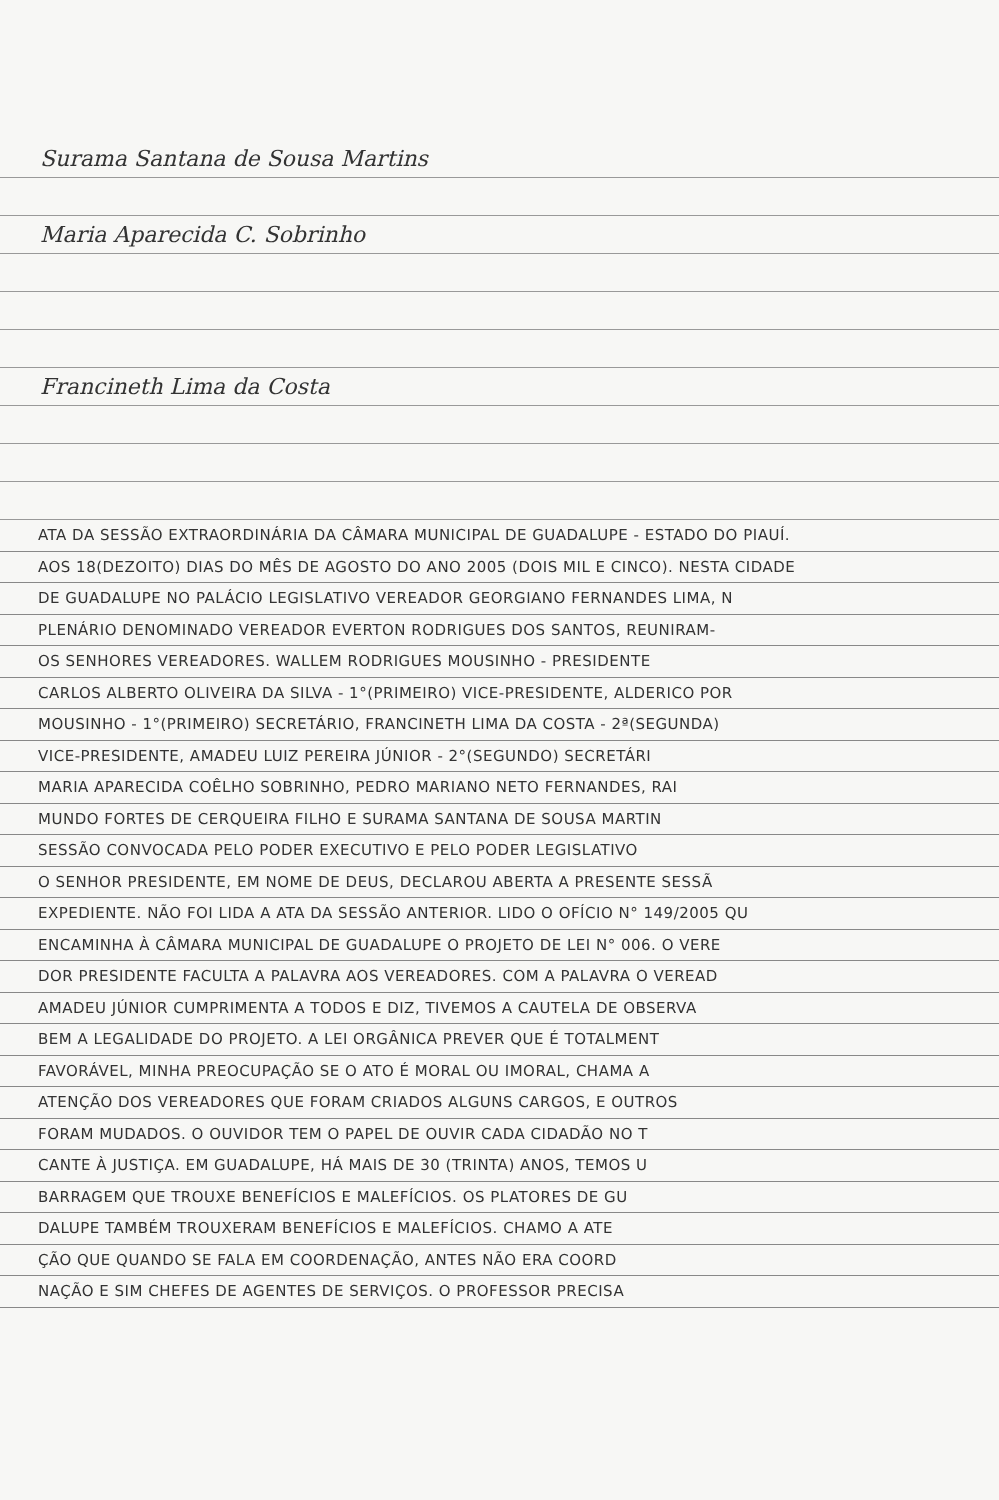Surama Santana de Sousa Martins
Maria Aparecida C. Sobrinho
Francineth Lima da Costa
ATA DA SESSÃO EXTRAORDINÁRIA DA CÂMARA MUNICIPAL DE GUADALUPE - ESTADO DO PIAUÍ.
AOS 18(DEZOITO) DIAS DO MÊS DE AGOSTO DO ANO 2005 (DOIS MIL E CINCO). NESTA CIDADE
DE GUADALUPE NO PALÁCIO LEGISLATIVO VEREADOR GEORGIANO FERNANDES LIMA, N
PLENÁRIO DENOMINADO VEREADOR EVERTON RODRIGUES DOS SANTOS, REUNIRAM-
OS SENHORES VEREADORES. WALLEM RODRIGUES MOUSINHO - PRESIDENTE
CARLOS ALBERTO OLIVEIRA DA SILVA - 1°(PRIMEIRO) VICE-PRESIDENTE, ALDERICO POR
MOUSINHO - 1°(PRIMEIRO) SECRETÁRIO, FRANCINETH LIMA DA COSTA - 2ª(SEGUNDA)
VICE-PRESIDENTE, AMADEU LUIZ PEREIRA JÚNIOR - 2°(SEGUNDO) SECRETÁRI
MARIA APARECIDA COÊLHO SOBRINHO, PEDRO MARIANO NETO FERNANDES, RAI
MUNDO FORTES DE CERQUEIRA FILHO E SURAMA SANTANA DE SOUSA MARTIN
SESSÃO CONVOCADA PELO PODER EXECUTIVO E PELO PODER LEGISLATIVO
O SENHOR PRESIDENTE, EM NOME DE DEUS, DECLAROU ABERTA A PRESENTE SESSÃ
EXPEDIENTE. NÃO FOI LIDA A ATA DA SESSÃO ANTERIOR. LIDO O OFÍCIO N° 149/2005 QU
ENCAMINHA À CÂMARA MUNICIPAL DE GUADALUPE O PROJETO DE LEI N° 006. O VERE
DOR PRESIDENTE FACULTA A PALAVRA AOS VEREADORES. COM A PALAVRA O VEREAD
AMADEU JÚNIOR CUMPRIMENTA A TODOS E DIZ, TIVEMOS A CAUTELA DE OBSERVA
BEM A LEGALIDADE DO PROJETO. A LEI ORGÂNICA PREVER QUE É TOTALMENT
FAVORÁVEL, MINHA PREOCUPAÇÃO SE O ATO É MORAL OU IMORAL, CHAMA A
ATENÇÃO DOS VEREADORES QUE FORAM CRIADOS ALGUNS CARGOS, E OUTROS
FORAM MUDADOS. O OUVIDOR TEM O PAPEL DE OUVIR CADA CIDADÃO NO T
CANTE À JUSTIÇA. EM GUADALUPE, HÁ MAIS DE 30 (TRINTA) ANOS, TEMOS U
BARRAGEM QUE TROUXE BENEFÍCIOS E MALEFÍCIOS. OS PLATORES DE GU
DALUPE TAMBÉM TROUXERAM BENEFÍCIOS E MALEFÍCIOS. CHAMO A ATE
ÇÃO QUE QUANDO SE FALA EM COORDENAÇÃO, ANTES NÃO ERA COORD
NAÇÃO E SIM CHEFES DE AGENTES DE SERVIÇOS. O PROFESSOR PRECISA